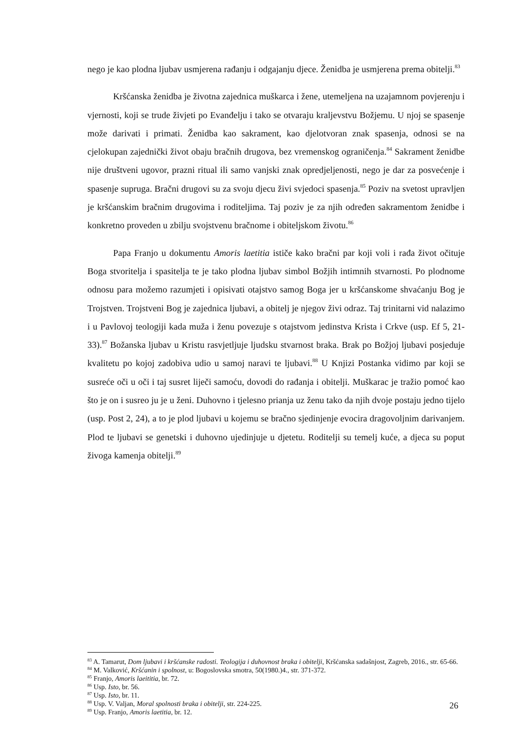nego je kao plodna ljubav usmjerena rađanju i odgajanju djece. Ženidba je usmjerena prema obitelji.<sup>83</sup>
Kršćanska ženidba je životna zajednica muškarca i žene, utemeljena na uzajamnom povjerenju i vjernosti, koji se trude živjeti po Evanđelju i tako se otvaraju kraljevstvu Božjemu. U njoj se spasenje može darivati i primati. Ženidba kao sakrament, kao djelotvoran znak spasenja, odnosi se na cjelokupan zajednički život obaju bračnih drugova, bez vremenskog ograničenja.<sup>84</sup> Sakrament ženidbe nije društveni ugovor, prazni ritual ili samo vanjski znak opredjeljenosti, nego je dar za posvećenje i spasenje supruga. Bračni drugovi su za svoju djecu živi svjedoci spasenja.<sup>85</sup> Poziv na svetost upravljen je kršćanskim bračnim drugovima i roditeljima. Taj poziv je za njih određen sakramentom ženidbe i konkretno proveden u zbilju svojstvenu bračnome i obiteljskom životu.<sup>86</sup>
Papa Franjo u dokumentu Amoris laetitia ističe kako bračni par koji voli i rađa život očituje Boga stvoritelja i spasitelja te je tako plodna ljubav simbol Božjih intimnih stvarnosti. Po plodnome odnosu para možemo razumjeti i opisivati otajstvo samog Boga jer u kršćanskome shvaćanju Bog je Trojstven. Trojstveni Bog je zajednica ljubavi, a obitelj je njegov živi odraz. Taj trinitarni vid nalazimo i u Pavlovoj teologiji kada muža i ženu povezuje s otajstvom jedinstva Krista i Crkve (usp. Ef 5, 21-33).<sup>87</sup> Božanska ljubav u Kristu rasvjetljuje ljudsku stvarnost braka. Brak po Božjoj ljubavi posjeduje kvalitetu po kojoj zadobiva udio u samoj naravi te ljubavi.<sup>88</sup> U Knjizi Postanka vidimo par koji se susreće oči u oči i taj susret liječi samoću, dovodi do rađanja i obitelji. Muškarac je tražio pomoć kao što je on i susreo ju je u ženi. Duhovno i tjelesno prianja uz ženu tako da njih dvoje postaju jedno tijelo (usp. Post 2, 24), a to je plod ljubavi u kojemu se bračno sjedinjenje evocira dragovoljnim darivanjem. Plod te ljubavi se genetski i duhovno ujedinjuje u djetetu. Roditelji su temelj kuće, a djeca su poput živoga kamenja obitelji.<sup>89</sup>
<sup>83</sup> A. Tamarut, Dom ljubavi i kršćanske radosti. Teologija i duhovnost braka i obitelji, Kršćanska sadašnjost, Zagreb, 2016., str. 65-66.
<sup>84</sup> M. Valković, Kršćanin i spolnost, u: Bogoslovska smotra, 50(1980.)4., str. 371-372.
<sup>85</sup> Franjo, Amoris laeititia, br. 72.
<sup>86</sup> Usp. Isto, br. 56.
<sup>87</sup> Usp. Isto, br. 11.
<sup>88</sup> Usp. V. Valjan, Moral spolnosti braka i obitelji, str. 224-225.
<sup>89</sup> Usp. Franjo, Amoris laetitia, br. 12.
26